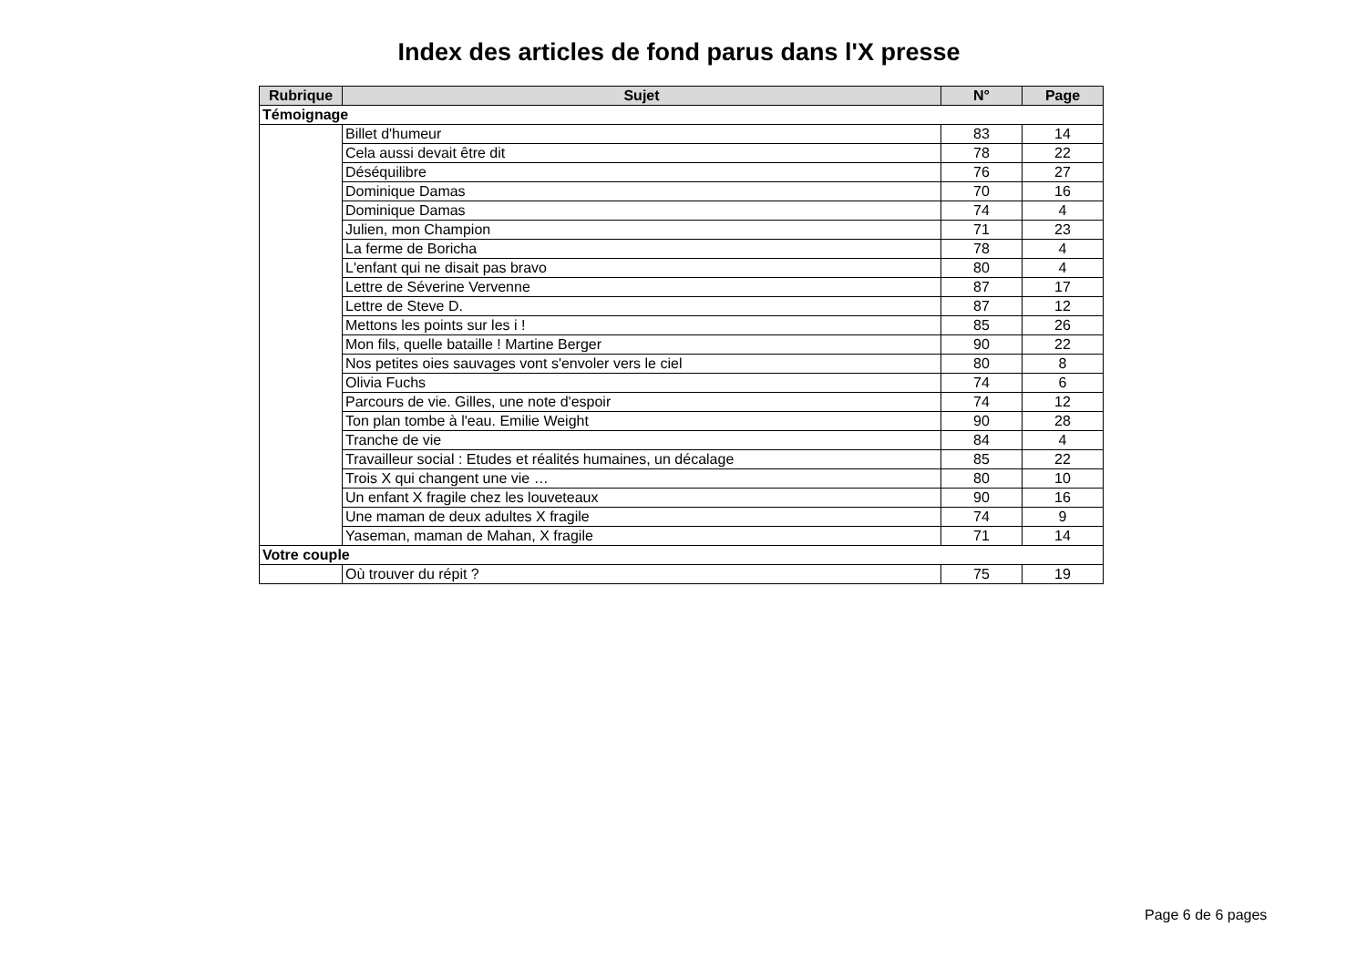Index des articles de fond parus dans l'X presse
| Rubrique | Sujet | N° | Page |
| --- | --- | --- | --- |
| Témoignage | | | |
| | Billet d'humeur | 83 | 14 |
| | Cela aussi devait être dit | 78 | 22 |
| | Déséquilibre | 76 | 27 |
| | Dominique Damas | 70 | 16 |
| | Dominique Damas | 74 | 4 |
| | Julien, mon Champion | 71 | 23 |
| | La ferme de Boricha | 78 | 4 |
| | L'enfant qui ne disait pas bravo | 80 | 4 |
| | Lettre de Séverine Vervenne | 87 | 17 |
| | Lettre de Steve D. | 87 | 12 |
| | Mettons les points sur les i ! | 85 | 26 |
| | Mon fils, quelle bataille ! Martine Berger | 90 | 22 |
| | Nos petites oies sauvages vont s'envoler vers le ciel | 80 | 8 |
| | Olivia Fuchs | 74 | 6 |
| | Parcours de vie. Gilles, une note d'espoir | 74 | 12 |
| | Ton plan tombe à l'eau. Emilie Weight | 90 | 28 |
| | Tranche de vie | 84 | 4 |
| | Travailleur social : Etudes et réalités humaines, un décalage | 85 | 22 |
| | Trois X qui changent une vie … | 80 | 10 |
| | Un enfant X fragile chez les louveteaux | 90 | 16 |
| | Une maman de deux adultes X fragile | 74 | 9 |
| | Yaseman, maman de Mahan, X fragile | 71 | 14 |
| Votre couple | | | |
| | Où trouver du répit ? | 75 | 19 |
Page 6 de 6 pages